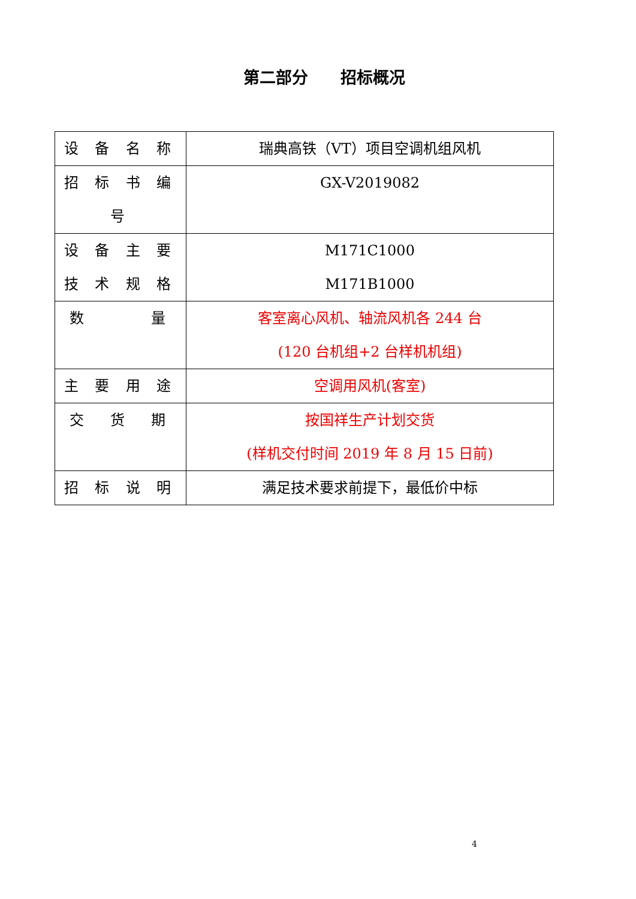第二部分　　招标概况
| 设 备 名 称 | 瑞典高铁（VT）项目空调机组风机 |
| 招 标 书 编 号 | GX-V2019082 |
| 设 备 主 要 技 术 规 格 | M171C1000 M171B1000 |
| 数 量 | 客室离心风机、轴流风机各 244 台 (120 台机组+2 台样机机组) |
| 主 要 用 途 | 空调用风机(客室) |
| 交 货 期 | 按国祥生产计划交货 (样机交付时间 2019 年 8 月 15 日前) |
| 招 标 说 明 | 满足技术要求前提下，最低价中标 |
4